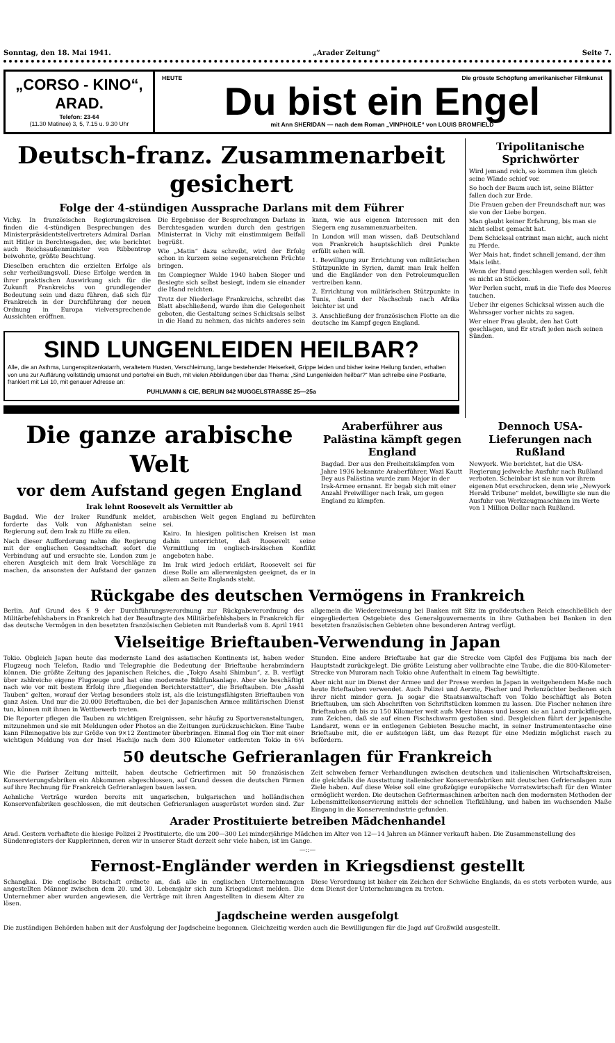Sonntag, den 18. Mai 1941. „Arader Zeitung“Seite 7.
„CORSO - KINO“, ARAD.
Telefon: 23-64
(11.30 Matinee) 3, 5, 7.15 u. 9.30 Uhr
HEUTE Die grösste Schöpfung amerikanischer Filmkunst
Du bist ein Engel
mit Ann SHERIDAN — nach dem Roman „VINPHOILE“ von LOUIS BROMFIELD
Deutsch-franz. Zusammenarbeit gesichert
Folge der 4-stündigen Aussprache Darlans mit dem Führer
Vichy. In französischen Regierungskreisen finden die 4-stündigen Besprechungen des Ministerpräsidentstellvertreters Admiral Darlan mit Hitler in Berchtesgaden, der, wie berichtet auch Reichsaußenminister von Ribbentrop beiwohnte, größte Beachtung.
Dieselben erachten die erzielten Erfolge als sehr verheißungsvoll. Diese Erfolge werden in ihrer praktischen Auswirkung sich für die Zukunft Frankreichs von grundlegender Bedeutung sein und dazu führen, daß sich für Frankreich in der Durchführung der neuen Ordnung in Europa vielversprechende Aussichten eröffnen.
Die Ergebnisse der Besprechungen Darlans in Berchtesgaden wurden durch den gestrigen Ministerrat in Vichy mit einstimmigem Beifall begrüßt.
Wie „Matin“ dazu schreibt, wird der Erfolg schon in kurzem seine segensreichenn Früchte bringen.
Im Compiegner Walde 1940 haben Sieger und Besiegte sich selbst besiegt, indem sie einander die Hand reichten.
Trotz der Niederlage Frankreichs, schreibt das Blatt abschließend, wurde ihm die Gelegenheit geboten, die Gestaltung seines Schicksals selbst in die Hand zu nehmen, das nichts anderes sein kann, wie aus eigenen Interessen mit den Siegern eng zusammenzuarbeiten.
In London will man wissen, daß Deutschland von Frankreich hauptsächlich drei Punkte erfüllt sehen will.
1. Bewilligung zur Errichtung von militärischen Stützpunkte in Syrien, damit man Irak helfen und die Engländer von den Petroleumquellen vertreiben kann.
2. Errichtung von militärischen Stützpunkte in Tunis, damit der Nachschub nach Afrika leichter ist und
3. Anschließung der französischen Flotte an die deutsche im Kampf gegen England.
SIND LUNGENLEIDEN HEILBAR?
Alle, die an Asthma, Lungenspitzenkatarrh, veraltetem Husten, Verschleimung, lange bestehender Heiserkeit, Grippe leiden und bisher keine Heilung fanden, erhalten von uns zur Auflärung vollständig umsonst und portofrei ein Buch, mit vielen Abbildungen über das Thema: „Sind Lungenleiden heilbar?“ Man schreibe eine Postkarte, frankiert mit Lei 10, mit genauer Adresse an:
PUHLMANN & CIE, BERLIN 842 MUGGELSTRASSE 25—25a
Tripolitanische Sprichwörter
Wird jemand reich, so kommen ihm gleich seine Wände schief vor.
So hoch der Baum auch ist, seine Blätter fallen doch zur Erde.
Die Frauen geben der Freundschaft nur, was sie von der Liebe borgen.
Man glaubt keiner Erfahrung, bis man sie nicht selbst gemacht hat.
Dem Schicksal entrinnt man nicht, auch nicht zu Pferde.
Wer Mais hat, findet schnell jemand, der ihm Mais leiht.
Wenn der Hund geschlagen werden soll, fehlt es nicht an Stöcken.
Wer Perlen sucht, muß in die Tiefe des Meeres tauchen.
Ueber ihr eigenes Schicksal wissen auch die Wahrsager vorher nichts zu sagen.
Wer einer Frau glaubt, den hat Gott geschlagen, und Er straft jeden nach seinen Sünden.
Die ganze arabische Welt
vor dem Aufstand gegen England
Irak lehnt Roosevelt als Vermittler ab
Bagdad. Wie der Iraker Rundfunk meldet, forderte das Volk von Afghanistan seine Regierung auf, dem Irak zu Hilfe zu eilen.
Nach dieser Aufforderung nahm die Regierung mit der englischen Gesandtschaft sofort die Verbindung auf und ersuchte sie, London zum je eheren Ausgleich mit dem Irak Vorschläge zu machen, da ansonsten der Aufstand der ganzen arabischen Welt gegen England zu befürchten sei.
Kairo. In hiesigen politischen Kreisen ist man dahin unterrichtet, daß Roosevelt seine Vermittlung im englisch-irakischen Konflikt angeboten habe.
Im Irak wird jedoch erklärt, Roosevelt sei für diese Rolle am allerwenigsten geeignet, da er in allem an Seite Englands steht.
Araberführer aus Palästina kämpft gegen England
Bagdad. Der aus den Freiheitskämpfen vom Jahre 1936 bekannte Araberführer, Wazi Kautt Bey aus Palästina wurde zum Major in der Irak-Armee ernannt. Er begab sich mit einer Anzahl Freiwilliger nach Irak, um gegen England zu kämpfen.
Dennoch USA-Lieferungen nach Rußland
Newyork. Wie berichtet, hat die USA-Regierung jedwelche Ausfuhr nach Rußland verboten. Scheinbar ist sie nun vor ihrem eigenen Mut erschrocken, denn wie „Newyork Herald Tribune“ meldet, bewilligte sie nun die Ausfuhr von Werkzeugmaschinen im Werte von 1 Million Dollar nach Rußland.
Rückgabe des deutschen Vermögens in Frankreich
Berlin. Auf Grund des § 9 der Durchführungsverordnung zur Rückgabeverordnung des Militärbefehlshabers in Frankreich hat der Beauftragte des Militärbefehlshabers in Frankreich für das deutsche Vermögen in den besetzten französischen Gebieten mit Runderlaß vom 8. April 1941 allgemein die Wiedereinweisung bei Banken mit Sitz im großdeutschen Reich einschließlich der eingegliederten Ostgebiete des Generalgouvernements in ihre Guthaben bei Banken in den besetzten französischen Gebieten ohne besonderen Antrag verfügt.
Vielseitige Brieftauben-Verwendung in Japan
Tokio. Obgleich Japan heute das modernste Land des asiatischen Kontinents ist, haben weder Flugzeug noch Telefon, Radio und Telegraphie die Bedeutung der Brieftaube herabmindern können. Die größte Zeitung des japanischen Reiches, die „Tokyo Asahi Shimbun“, z. B. verfügt über zahlreiche eigene Flugzeuge und hat eine modernste Bildfunkanlage. Aber sie beschäftigt nach wie vor mit bestem Erfolg ihre „fliegenden Berichterstatter“, die Brieftauben. Die „Asahi Tauben“ gelten, worauf der Verlag besonders stolz ist, als die leistungsfähigsten Brieftauben von ganz Asien. Und nur die 20.000 Brieftauben, die bei der Japanischen Armee militärischen Dienst tun, können mit ihnen in Wettbewerb treten.
Die Reporter pflegen die Tauben zu wichtigen Ereignissen, sehr häufig zu Sportveranstaltungen, mitzunehmen und sie mit Meldungen oder Photos an die Zeitungen zurückzuschicken. Eine Taube kann Filmnegative bis zur Größe von 9×12 Zentimeter überbringen. Einmal flog ein Tier mit einer wichtigen Meldung von der Insel Hachijo nach dem 300 Kilometer entfernten Tokio in 6¼ Stunden. Eine andere Brieftaube hat gar die Strecke vom Gipfel des Fujijama bis nach der Hauptstadt zurückgelegt. Die größte Leistung aber vollbrachte eine Taube, die die 800-Kilometer-Strecke von Muroram nach Tokio ohne Aufenthalt in einem Tag bewältigte.
Aber nicht nur im Dienst der Armee und der Presse werden in Japan in weitgehendem Maße noch heute Brieftauben verwendet. Auch Polizei und Aerzte, Fischer und Perlenzüchter bedienen sich ihrer nicht minder gern. Ja sogar die Staatsanwaltschaft von Tokio beschäftigt als Boten Brieftauben, um sich Abschriften von Schriftstücken kommen zu lassen. Die Fischer nehmen ihre Brieftauben oft bis zu 150 Kilometer weit aufs Meer hinaus und lassen sie an Land zurückfliegen, zum Zeichen, daß sie auf einen Fischschwarm gestoßen sind. Desgleichen führt der japanische Landarzt, wenn er in entlegenen Gebieten Besuche macht, in seiner Instrumententasche eine Brieftaube mit, die er aufsteigen läßt, um das Rezept für eine Medizin möglichst rasch zu befördern.
50 deutsche Gefrieranlagen für Frankreich
Wie die Pariser Zeitung mitteilt, haben deutsche Gefrierfirmen mit 50 französischen Konservierungsfabriken ein Abkommen abgeschlossen, auf Grund dessen die deutschen Firmen auf ihre Rechnung für Frankreich Gefrieranlagen bauen lassen.
Aehnliche Verträge wurden bereits mit ungarischen, bulgarischen und holländischen Konservenfabriken geschlossen, die mit deutschen Gefrieranlagen ausgerüstet worden sind. Zur Zeit schweben ferner Verhandlungen zwischen deutschen und italienischen Wirtschaftskreisen, die gleichfalls die Ausstattung italienischer Konservenfabriken mit deutschen Gefrieranlagen zum Ziele haben. Auf diese Weise soll eine großzügige europäische Vorratswirtschaft für den Winter ermöglicht werden. Die deutschen Gefriermaschinen arbeiten nach den modernsten Methoden der Lebensmittelkonservierung mittels der schnellen Tiefkühlung, und haben im wachsenden Maße Eingang in die Konservenindustrie gefunden.
Arader Prostituierte betreiben Mädchenhandel
Arad. Gestern verhaftete die hiesige Polizei 2 Prostituierte, die um 200—300 Lei minderjährige Mädchen im Alter von 12—14 Jahren an Männer verkauft haben. Die Zusammenstellung des Sündenregisters der Kupplerinnen, deren wir in unserer Stadt derzeit sehr viele haben, ist im Gange.
—::—
Fernost-Engländer werden in Kriegsdienst gestellt
Schanghai. Die englische Botschaft ordnete an, daß alle in englischen Unternehmungen angestellten Männer zwischen dem 20. und 30. Lebensjahr sich zum Kriegsdienst melden. Die Unternehmer aber wurden angewiesen, die Verträge mit ihren Angestellten in diesem Alter zu lösen.
Diese Verordnung ist bisher ein Zeichen der Schwäche Englands, da es stets verboten wurde, aus dem Dienst der Unternehmungen zu treten.
Jagdscheine werden ausgefolgt
Die zuständigen Behörden haben mit der Ausfolgung der Jagdscheine begonnen. Gleichzeitig werden auch die Bewilligungen für die Jagd auf Großwild ausgestellt.